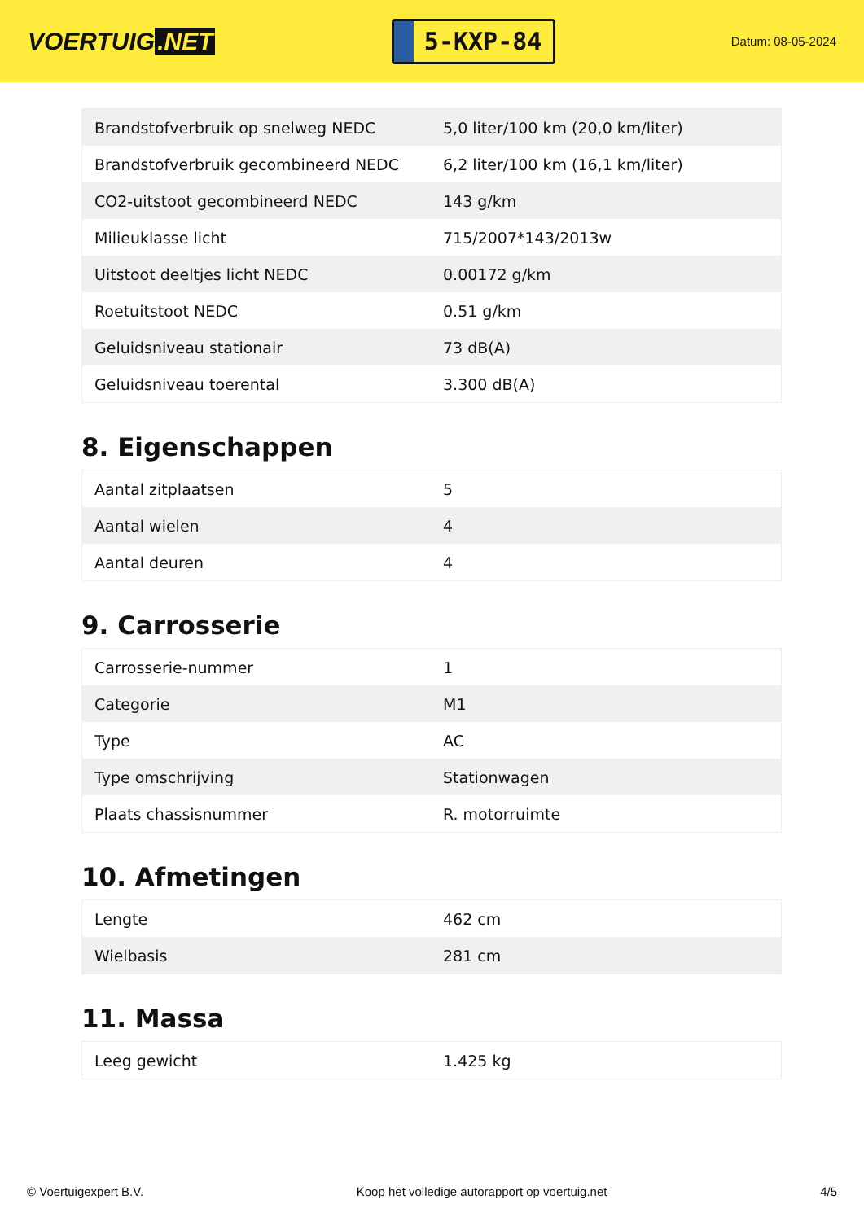VOERTUIG.NET
5-KXP-84
Datum: 08-05-2024
| Brandstofverbruik op snelweg NEDC | 5,0 liter/100 km (20,0 km/liter) |
| Brandstofverbruik gecombineerd NEDC | 6,2 liter/100 km (16,1 km/liter) |
| CO2-uitstoot gecombineerd NEDC | 143 g/km |
| Milieuklasse licht | 715/2007*143/2013w |
| Uitstoot deeltjes licht NEDC | 0.00172 g/km |
| Roetuitstoot NEDC | 0.51 g/km |
| Geluidsniveau stationair | 73 dB(A) |
| Geluidsniveau toerental | 3.300 dB(A) |
8. Eigenschappen
| Aantal zitplaatsen | 5 |
| Aantal wielen | 4 |
| Aantal deuren | 4 |
9. Carrosserie
| Carrosserie-nummer | 1 |
| Categorie | M1 |
| Type | AC |
| Type omschrijving | Stationwagen |
| Plaats chassisnummer | R. motorruimte |
10. Afmetingen
| Lengte | 462 cm |
| Wielbasis | 281 cm |
11. Massa
| Leeg gewicht | 1.425 kg |
© Voertuigexpert B.V. Koop het volledige autorapport op voertuig.net 4/5